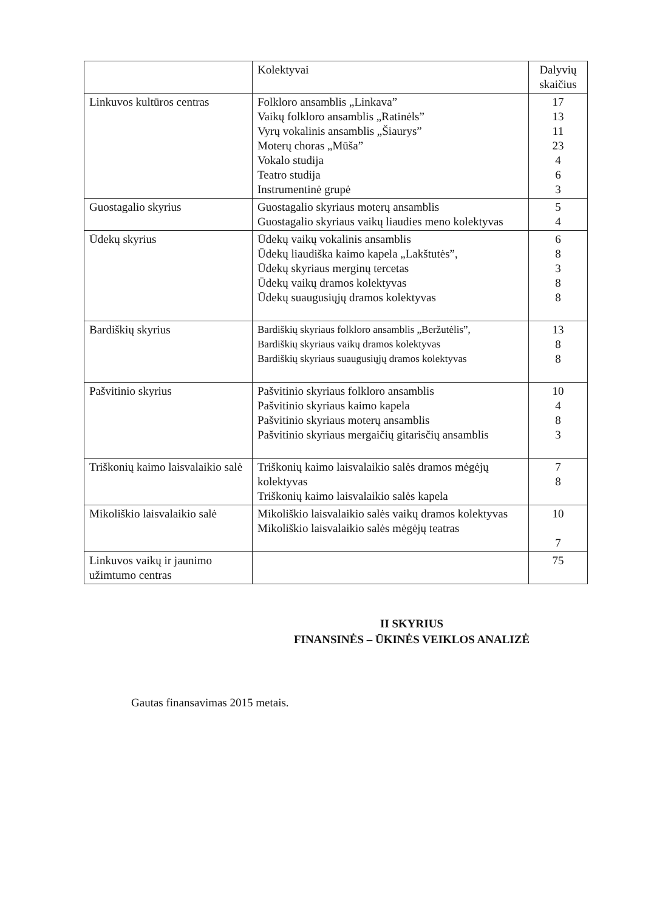| | Kolektyvai | Dalyvių skaičius |
| --- | --- | --- |
| Linkuvos kultūros centras | Folkloro ansamblis „Linkava” Vaikų folkloro ansamblis „Ratinėls” Vyrų vokalinis ansamblis „Šiaurys” Moterų choras „Mūša” Vokalo studija Teatro studija Instrumentinė grupė | 17 13 11 23 4 6 3 |
| Guostagalio skyrius | Guostagalio skyriaus moterų ansamblis Guostagalio skyriaus vaikų liaudies meno kolektyvas | 5 4 |
| Ūdekų skyrius | Ūdekų vaikų vokalinis ansamblis Ūdekų liaudiška kaimo kapela „Lakštutės”, Ūdekų skyriaus merginų tercetas Ūdekų vaikų dramos kolektyvas Ūdekų suaugusiųjų dramos kolektyvas | 6 8 3 8 8 |
| Bardiškių skyrius | Bardiškių skyriaus folkloro ansamblis „Beržutėlis”, Bardiškių skyriaus vaikų dramos kolektyvas Bardiškių skyriaus suaugusiųjų dramos kolektyvas | 13 8 8 |
| Pašvitinio skyrius | Pašvitinio skyriaus folkloro ansamblis Pašvitinio skyriaus kaimo kapela Pašvitinio skyriaus moterų ansamblis Pašvitinio skyriaus mergaičių gitarisčių ansamblis | 10 4 8 3 |
| Triškonių kaimo laisvalaikio salė | Triškonių kaimo laisvalaikio salės dramos mėgėjų kolektyvas Triškonių kaimo laisvalaikio salės kapela | 7 8 |
| Mikoliškio laisvalaikio salė | Mikoliškio laisvalaikio salės vaikų dramos kolektyvas Mikoliškio laisvalaikio salės mėgėjų teatras | 10 7 |
| Linkuvos vaikų ir jaunimo užimtumo centras | | 75 |
II SKYRIUS
FINANSINĖS – ŪKINĖS VEIKLOS ANALIZĖ
Gautas finansavimas 2015 metais.